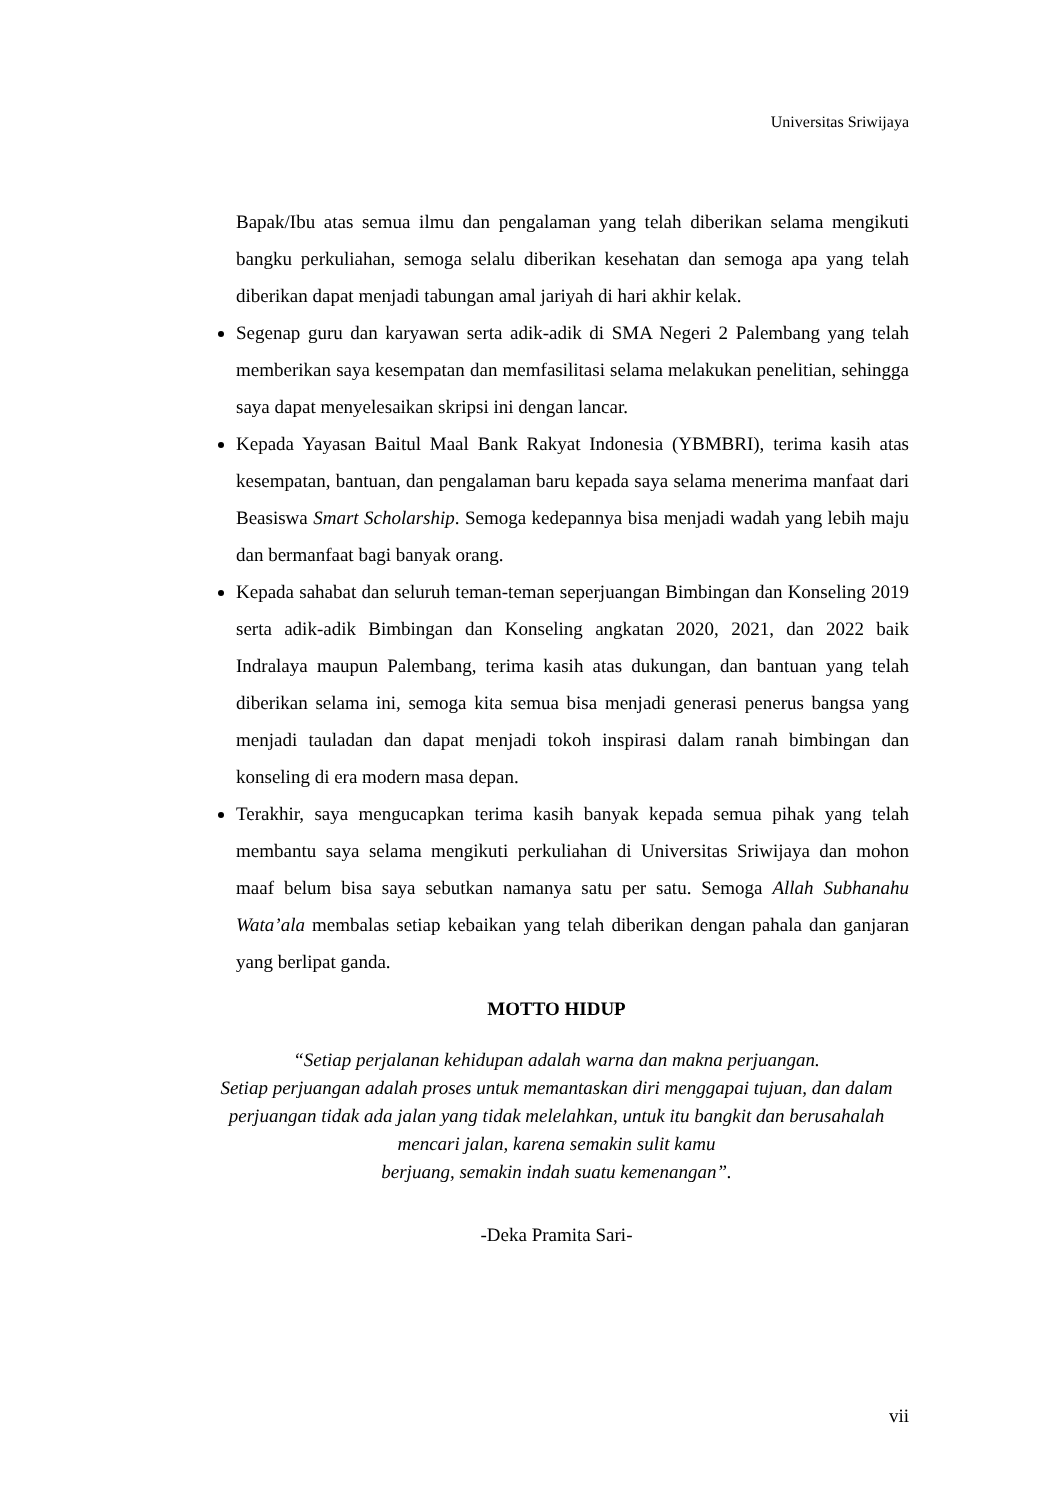Universitas Sriwijaya
Bapak/Ibu atas semua ilmu dan pengalaman yang telah diberikan selama mengikuti bangku perkuliahan, semoga selalu diberikan kesehatan dan semoga apa yang telah diberikan dapat menjadi tabungan amal jariyah di hari akhir kelak.
Segenap guru dan karyawan serta adik-adik di SMA Negeri 2 Palembang yang telah memberikan saya kesempatan dan memfasilitasi selama melakukan penelitian, sehingga saya dapat menyelesaikan skripsi ini dengan lancar.
Kepada Yayasan Baitul Maal Bank Rakyat Indonesia (YBMBRI), terima kasih atas kesempatan, bantuan, dan pengalaman baru kepada saya selama menerima manfaat dari Beasiswa Smart Scholarship. Semoga kedepannya bisa menjadi wadah yang lebih maju dan bermanfaat bagi banyak orang.
Kepada sahabat dan seluruh teman-teman seperjuangan Bimbingan dan Konseling 2019 serta adik-adik Bimbingan dan Konseling angkatan 2020, 2021, dan 2022 baik Indralaya maupun Palembang, terima kasih atas dukungan, dan bantuan yang telah diberikan selama ini, semoga kita semua bisa menjadi generasi penerus bangsa yang menjadi tauladan dan dapat menjadi tokoh inspirasi dalam ranah bimbingan dan konseling di era modern masa depan.
Terakhir, saya mengucapkan terima kasih banyak kepada semua pihak yang telah membantu saya selama mengikuti perkuliahan di Universitas Sriwijaya dan mohon maaf belum bisa saya sebutkan namanya satu per satu. Semoga Allah Subhanahu Wata’ala membalas setiap kebaikan yang telah diberikan dengan pahala dan ganjaran yang berlipat ganda.
MOTTO HIDUP
“Setiap perjalanan kehidupan adalah warna dan makna perjuangan.
Setiap perjuangan adalah proses untuk memantaskan diri menggapai tujuan, dan dalam perjuangan tidak ada jalan yang tidak melelahkan, untuk itu bangkit dan berusahalah mencari jalan, karena semakin sulit kamu
berjuang, semakin indah suatu kemenangan”.
-Deka Pramita Sari-
vii